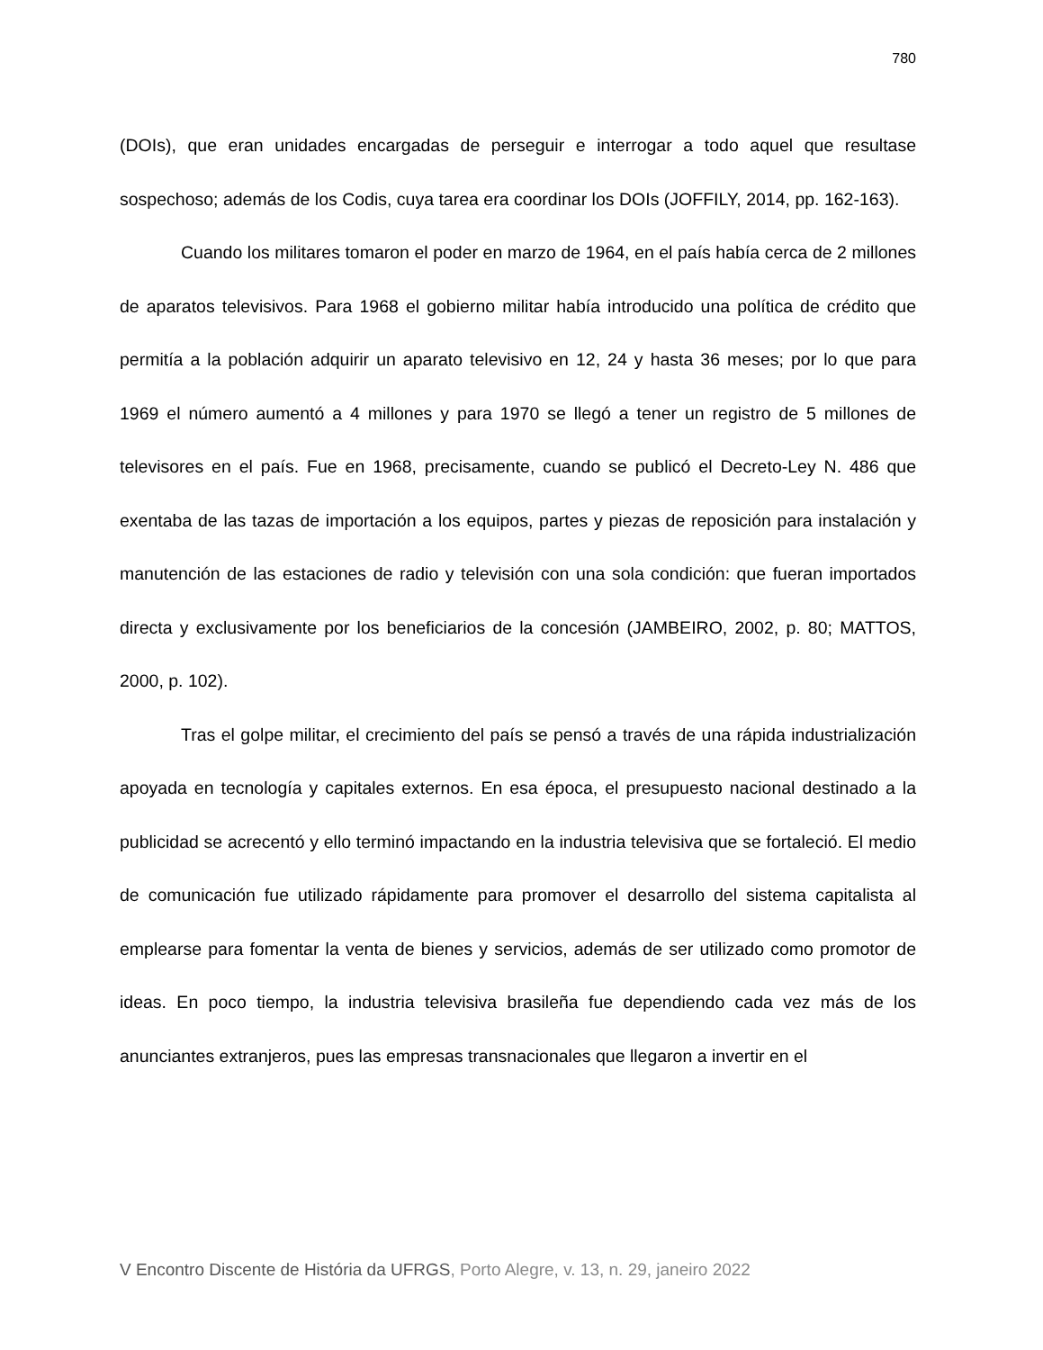780
(DOIs), que eran unidades encargadas de perseguir e interrogar a todo aquel que resultase sospechoso; además de los Codis, cuya tarea era coordinar los DOIs (JOFFILY, 2014, pp. 162-163).
Cuando los militares tomaron el poder en marzo de 1964, en el país había cerca de 2 millones de aparatos televisivos. Para 1968 el gobierno militar había introducido una política de crédito que permitía a la población adquirir un aparato televisivo en 12, 24 y hasta 36 meses; por lo que para 1969 el número aumentó a 4 millones y para 1970 se llegó a tener un registro de 5 millones de televisores en el país. Fue en 1968, precisamente, cuando se publicó el Decreto-Ley N. 486 que exentaba de las tazas de importación a los equipos, partes y piezas de reposición para instalación y manutención de las estaciones de radio y televisión con una sola condición: que fueran importados directa y exclusivamente por los beneficiarios de la concesión (JAMBEIRO, 2002, p. 80; MATTOS, 2000, p. 102).
Tras el golpe militar, el crecimiento del país se pensó a través de una rápida industrialización apoyada en tecnología y capitales externos. En esa época, el presupuesto nacional destinado a la publicidad se acrecentó y ello terminó impactando en la industria televisiva que se fortaleció. El medio de comunicación fue utilizado rápidamente para promover el desarrollo del sistema capitalista al emplearse para fomentar la venta de bienes y servicios, además de ser utilizado como promotor de ideas. En poco tiempo, la industria televisiva brasileña fue dependiendo cada vez más de los anunciantes extranjeros, pues las empresas transnacionales que llegaron a invertir en el
V Encontro Discente de História da UFRGS, Porto Alegre, v. 13, n. 29, janeiro 2022